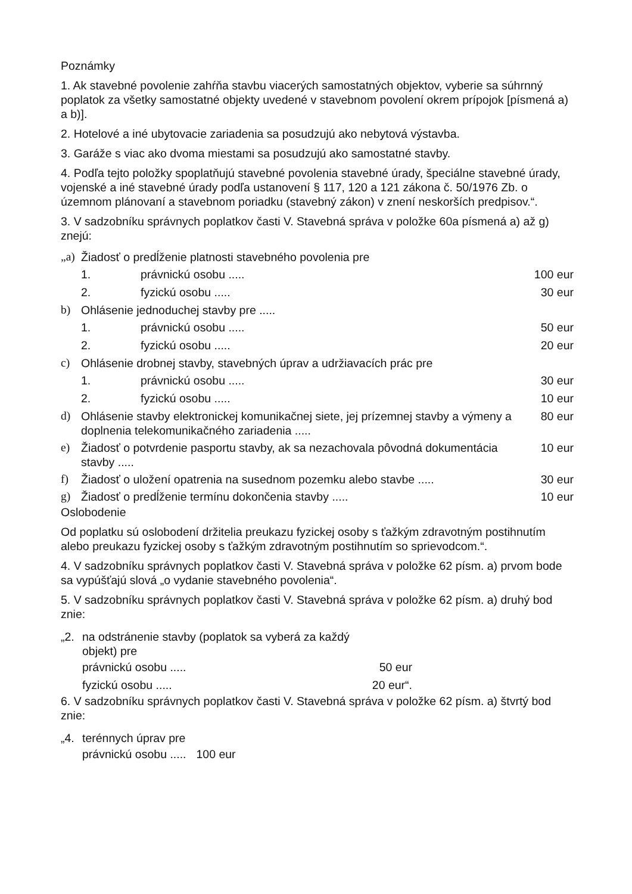Poznámky
1. Ak stavebné povolenie zahŕňa stavbu viacerých samostatných objektov, vyberie sa súhrnný poplatok za všetky samostatné objekty uvedené v stavebnom povolení okrem prípojok [písmená a) a b)].
2. Hotelové a iné ubytovacie zariadenia sa posudzujú ako nebytová výstavba.
3. Garáže s viac ako dvoma miestami sa posudzujú ako samostatné stavby.
4. Podľa tejto položky spoplatňujú stavebné povolenia stavebné úrady, špeciálne stavebné úrady, vojenské a iné stavebné úrady podľa ustanovení § 117, 120 a 121 zákona č. 50/1976 Zb. o územnom plánovaní a stavebnom poriadku (stavebný zákon) v znení neskorších predpisov.“.
3. V sadzobníku správnych poplatkov časti V. Stavebná správa v položke 60a písmená a) až g) znejú:
| „a) | Žiadosť o predĺženie platnosti stavebného povolenia pre | | |
| | 1. | právnickú osobu ..... | 100 eur |
| | 2. | fyzickú osobu ..... | 30 eur |
| b) | Ohlásenie jednoduchej stavby pre ..... | | |
| | 1. | právnickú osobu ..... | 50 eur |
| | 2. | fyzickú osobu ..... | 20 eur |
| c) | Ohlásenie drobnej stavby, stavebných úprav a udržiavacích prác pre | | |
| | 1. | právnickú osobu ..... | 30 eur |
| | 2. | fyzickú osobu ..... | 10 eur |
| d) | Ohlásenie stavby elektronickej komunikačnej siete, jej prízemnej stavby a výmeny a doplnenia telekomunikačného zariadenia ..... | | 80 eur |
| e) | Žiadosť o potvrdenie pasportu stavby, ak sa nezachovala pôvodná dokumentácia stavby ..... | | 10 eur |
| f) | Žiadosť o uložení opatrenia na susednom pozemku alebo stavbe ..... | | 30 eur |
| g) | Žiadosť o predĺženie termínu dokončenia stavby ..... | | 10 eur |
Oslobodenie
Od poplatku sú oslobodení držitelia preukazu fyzickej osoby s ťažkým zdravotným postihnutím alebo preukazu fyzickej osoby s ťažkým zdravotným postihnutím so sprievodcom.“.
4. V sadzobníku správnych poplatkov časti V. Stavebná správa v položke 62 písm. a) prvom bode sa vypúšťajú slová „o vydanie stavebného povolenia“.
5. V sadzobníku správnych poplatkov časti V. Stavebná správa v položke 62 písm. a) druhý bod znie:
| „2. | na odstránenie stavby (poplatok sa vyberá za každý objekt) pre | |
| | právnickú osobu ..... | 50 eur |
| | fyzickú osobu ..... | 20 eur“. |
6. V sadzobníku správnych poplatkov časti V. Stavebná správa v položke 62 písm. a) štvrtý bod znie:
| „4. | terénnych úprav pre | |
| | právnickú osobu ..... | 100 eur |